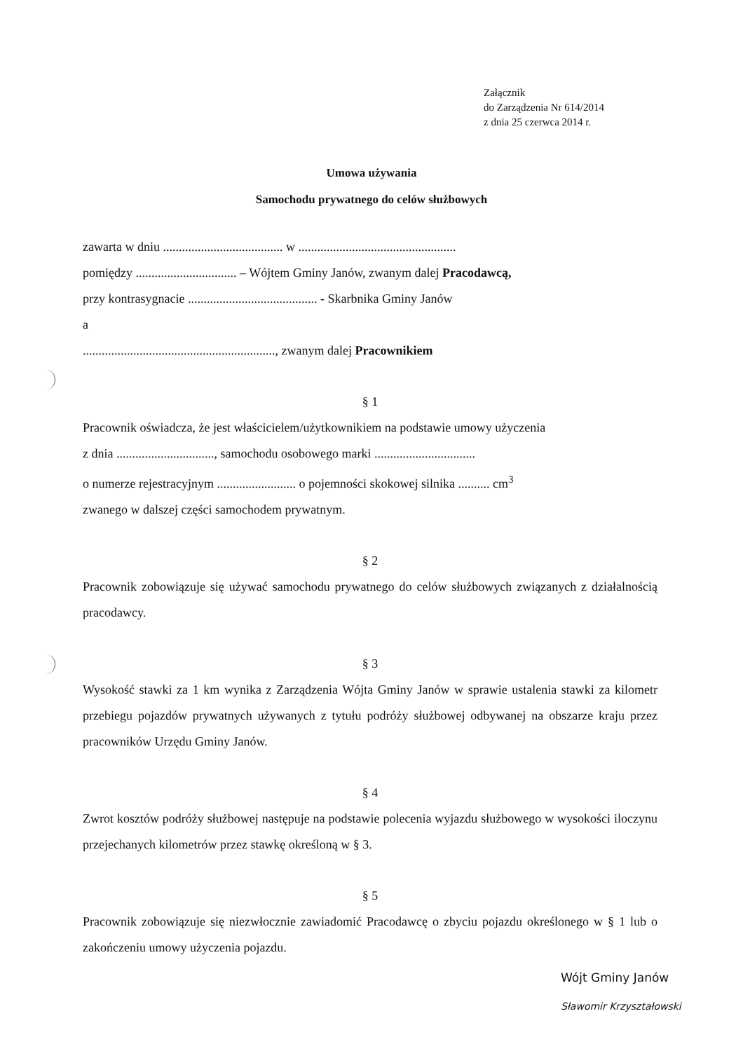Załącznik
do Zarządzenia Nr 614/2014
z dnia 25 czerwca 2014 r.
Umowa używania
Samochodu prywatnego do celów służbowych
zawarta w dniu ...................................... w ..................................................
pomiędzy ................................ – Wójtem Gminy Janów, zwanym dalej Pracodawcą,
przy kontrasygnacie ......................................... - Skarbnika Gminy Janów
a
............................................................., zwanym dalej Pracownikiem
§ 1
Pracownik oświadcza, że jest właścicielem/użytkownikiem na podstawie umowy użyczenia
z dnia ..............................., samochodu osobowego marki ................................
o numerze rejestracyjnym ......................... o pojemności skokowej silnika .......... cm<sup>3</sup>
zwanego w dalszej części samochodem prywatnym.
§ 2
Pracownik zobowiązuje się używać samochodu prywatnego do celów służbowych związanych z działalnością pracodawcy.
§ 3
Wysokość stawki za 1 km wynika z Zarządzenia Wójta Gminy Janów w sprawie ustalenia stawki za kilometr przebiegu pojazdów prywatnych używanych z tytułu podróży służbowej odbywanej na obszarze kraju przez pracowników Urzędu Gminy Janów.
§ 4
Zwrot kosztów podróży służbowej następuje na podstawie polecenia wyjazdu służbowego w wysokości iloczynu przejechanych kilometrów przez stawkę określoną w § 3.
§ 5
Pracownik zobowiązuje się niezwłocznie zawiadomić Pracodawcę o zbyciu pojazdu określonego w § 1 lub o zakończeniu umowy użyczenia pojazdu.
Wójt Gminy Janów
Sławomir Krzyształowski